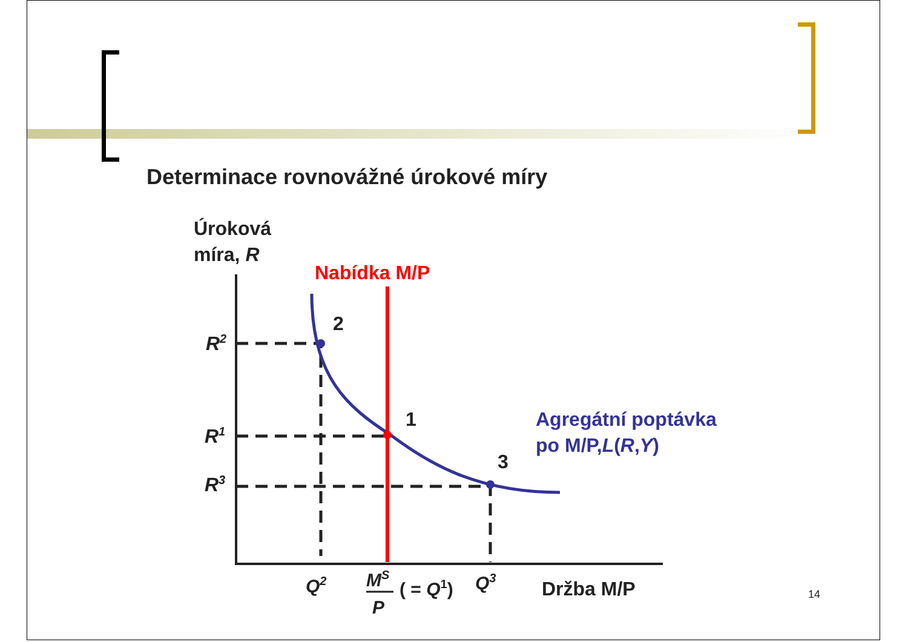Determinace rovnovážné úrokové míry
Úroková
míra, R
Nabídka M/P
2
1
3
R2
R1
R3
Agregátní poptávka
po M/P,L(R,Y)
Q2
MS
P
( = Q1)
Q3
Držba M/P
14